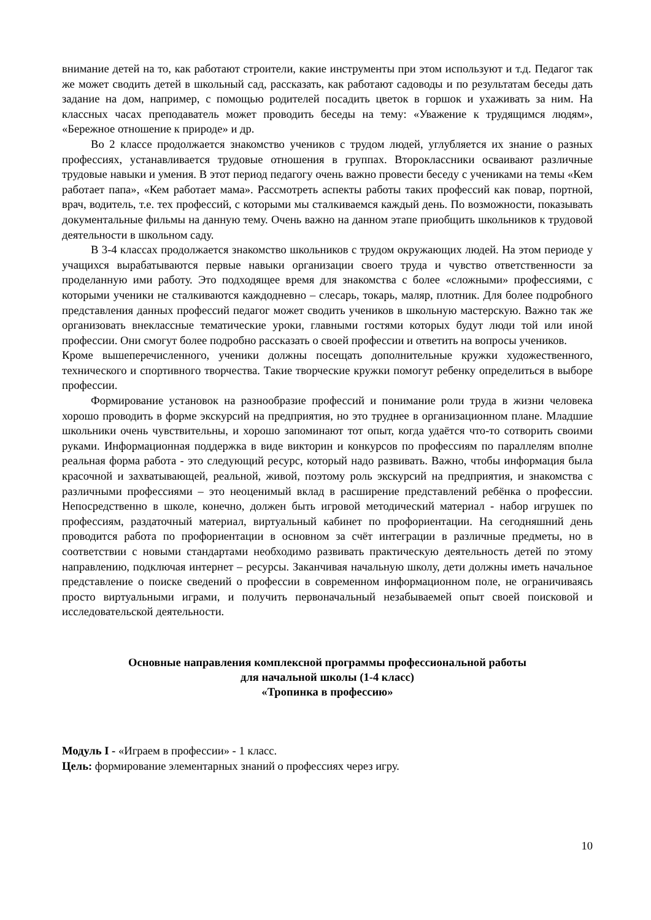внимание детей на то, как работают строители, какие инструменты при этом используют и т.д. Педагог так же может сводить детей в школьный сад, рассказать, как работают садоводы и по результатам беседы дать задание на дом, например, с помощью родителей посадить цветок в горшок и ухаживать за ним. На классных часах преподаватель может проводить беседы на тему: «Уважение к трудящимся людям», «Бережное отношение к природе» и др.
Во 2 классе продолжается знакомство учеников с трудом людей, углубляется их знание о разных профессиях, устанавливается трудовые отношения в группах. Второклассники осваивают различные трудовые навыки и умения. В этот период педагогу очень важно провести беседу с учениками на темы «Кем работает папа», «Кем работает мама». Рассмотреть аспекты работы таких профессий как повар, портной, врач, водитель, т.е. тех профессий, с которыми мы сталкиваемся каждый день. По возможности, показывать документальные фильмы на данную тему. Очень важно на данном этапе приобщить школьников к трудовой деятельности в школьном саду.
В 3-4 классах продолжается знакомство школьников с трудом окружающих людей. На этом периоде у учащихся вырабатываются первые навыки организации своего труда и чувство ответственности за проделанную ими работу. Это подходящее время для знакомства с более «сложными» профессиями, с которыми ученики не сталкиваются каждодневно – слесарь, токарь, маляр, плотник. Для более подробного представления данных профессий педагог может сводить учеников в школьную мастерскую. Важно так же организовать внеклассные тематические уроки, главными гостями которых будут люди той или иной профессии. Они смогут более подробно рассказать о своей профессии и ответить на вопросы учеников.
Кроме вышеперечисленного, ученики должны посещать дополнительные кружки художественного, технического и спортивного творчества. Такие творческие кружки помогут ребенку определиться в выборе профессии.
Формирование установок на разнообразие профессий и понимание роли труда в жизни человека хорошо проводить в форме экскурсий на предприятия, но это труднее в организационном плане. Младшие школьники очень чувствительны, и хорошо запоминают тот опыт, когда удаётся что-то сотворить своими руками. Информационная поддержка в виде викторин и конкурсов по профессиям по параллелям вполне реальная форма работа - это следующий ресурс, который надо развивать. Важно, чтобы информация была красочной и захватывающей, реальной, живой, поэтому роль экскурсий на предприятия, и знакомства с различными профессиями – это неоценимый вклад в расширение представлений ребёнка о профессии. Непосредственно в школе, конечно, должен быть игровой методический материал - набор игрушек по профессиям, раздаточный материал, виртуальный кабинет по профориентации. На сегодняшний день проводится работа по профориентации в основном за счёт интеграции в различные предметы, но в соответствии с новыми стандартами необходимо развивать практическую деятельность детей по этому направлению, подключая интернет – ресурсы. Заканчивая начальную школу, дети должны иметь начальное представление о поиске сведений о профессии в современном информационном поле, не ограничиваясь просто виртуальными играми, и получить первоначальный незабываемей опыт своей поисковой и исследовательской деятельности.
Основные направления комплексной программы профессиональной работы
для начальной школы (1-4 класс)
«Тропинка в профессию»
Модуль I - «Играем в профессии» - 1 класс.
Цель: формирование элементарных знаний о профессиях через игру.
10